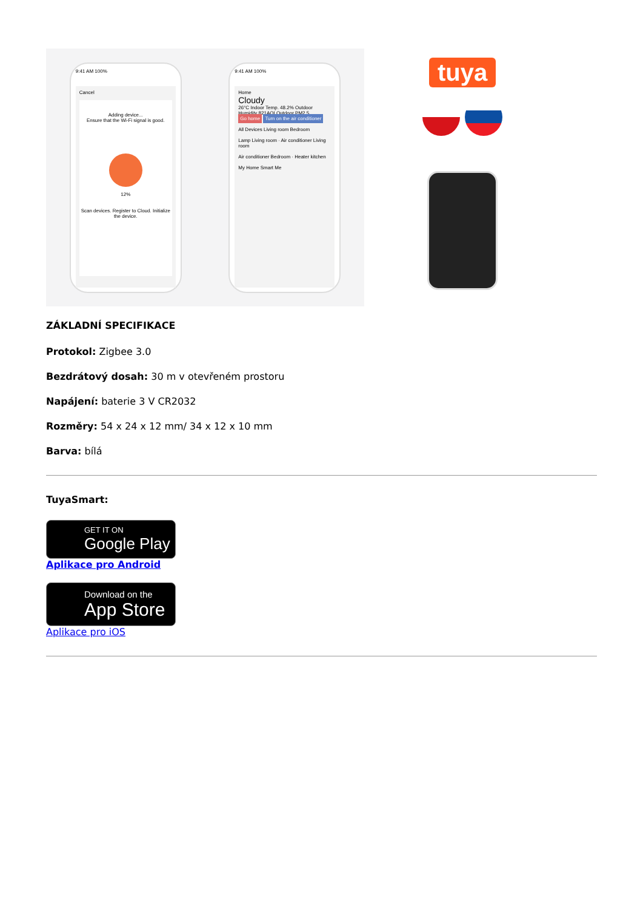9:41 AM 100%
Cancel
Adding device...
Ensure that the Wi-Fi signal is good.
12%
Scan devices. Register to Cloud. Initialize the device.
9:41 AM 100%
Home
Cloudy
26°C Indoor Temp. 48.2% Outdoor Humidity 821AQI Outdoor PM2.5
Go home Turn on the air conditioner
All Devices Living room Bedroom
Lamp Living room · Air conditioner Living room
Air conditioner Bedroom · Heater kitchen
My Home Smart Me
tuya
ZÁKLADNÍ SPECIFIKACE
Protokol: Zigbee 3.0
Bezdrátový dosah: 30 m v otevřeném prostoru
Napájení: baterie 3 V CR2032
Rozměry: 54 x 24 x 12 mm/ 34 x 12 x 10 mm
Barva: bílá
TuyaSmart:
GET IT ON
Google Play
Aplikace pro Android
Download on the
App Store
Aplikace pro iOS